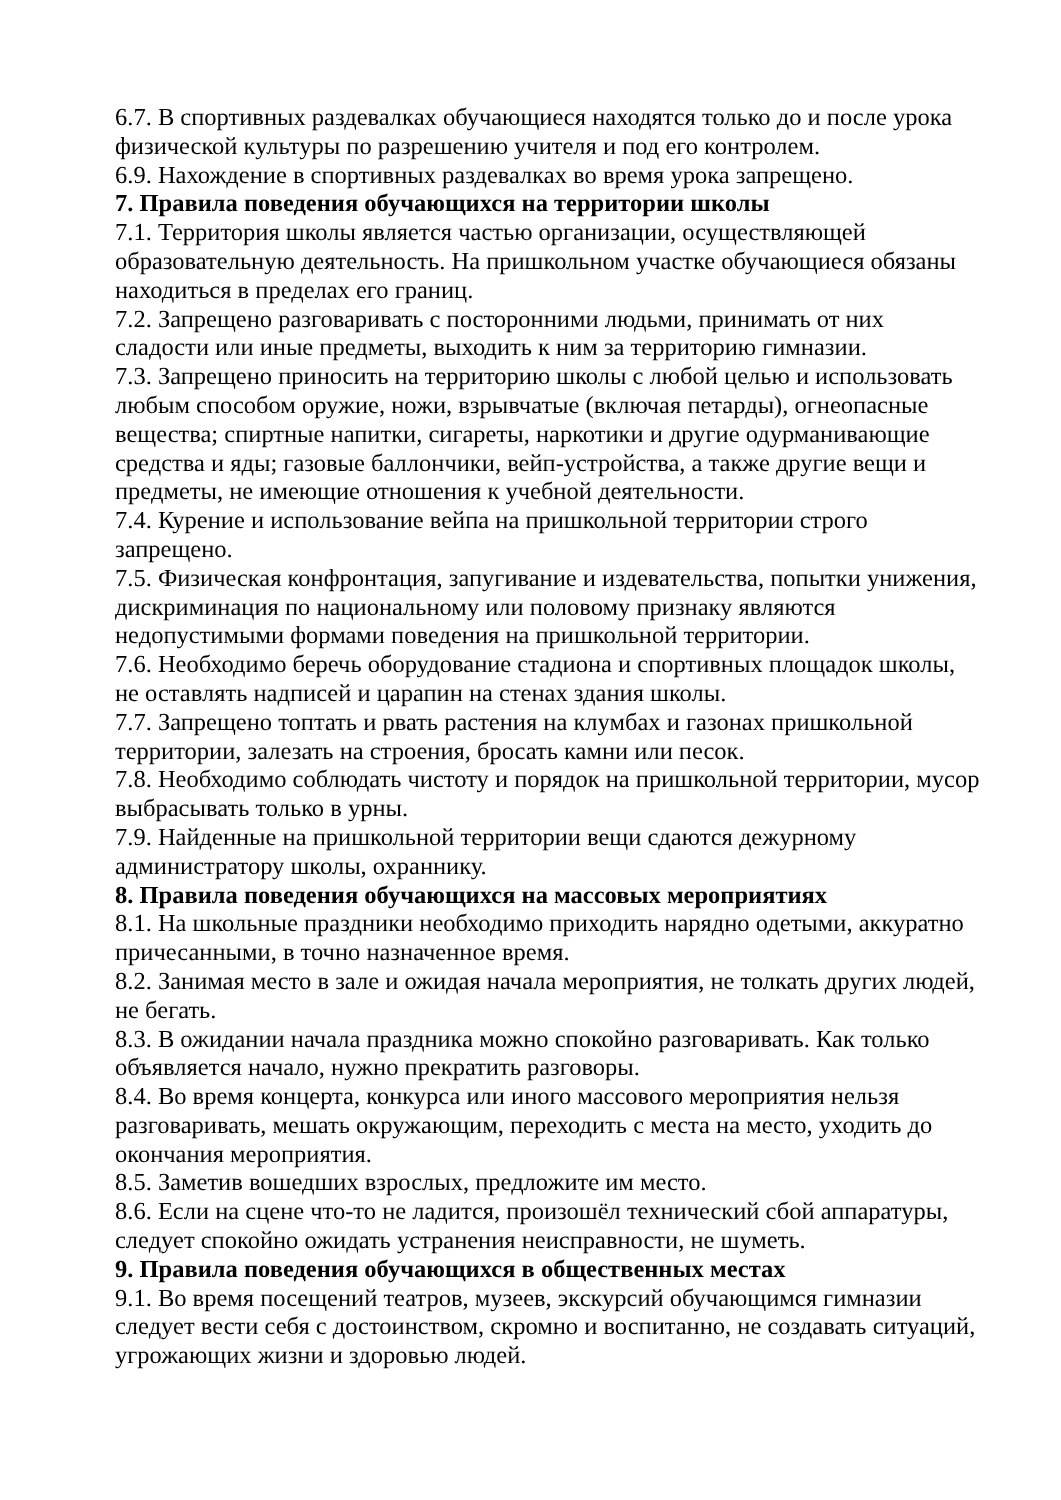6.7. В спортивных раздевалках обучающиеся находятся только до и после урока физической культуры по разрешению учителя и под его контролем.
6.9. Нахождение в спортивных раздевалках во время урока запрещено.
7. Правила поведения обучающихся на территории школы
7.1. Территория школы является частью организации, осуществляющей образовательную деятельность. На пришкольном участке обучающиеся обязаны находиться в пределах его границ.
7.2. Запрещено разговаривать с посторонними людьми, принимать от них сладости или иные предметы, выходить к ним за территорию гимназии.
7.3. Запрещено приносить на территорию школы с любой целью и использовать любым способом оружие, ножи, взрывчатые (включая петарды), огнеопасные вещества; спиртные напитки, сигареты, наркотики и другие одурманивающие средства и яды; газовые баллончики, вейп-устройства, а также другие вещи и предметы, не имеющие отношения к учебной деятельности.
7.4. Курение и использование вейпа на пришкольной территории строго запрещено.
7.5. Физическая конфронтация, запугивание и издевательства, попытки унижения, дискриминация по национальному или половому признаку являются недопустимыми формами поведения на пришкольной территории.
7.6. Необходимо беречь оборудование стадиона и спортивных площадок школы, не оставлять надписей и царапин на стенах здания школы.
7.7. Запрещено топтать и рвать растения на клумбах и газонах пришкольной территории, залезать на строения, бросать камни или песок.
7.8. Необходимо соблюдать чистоту и порядок на пришкольной территории, мусор выбрасывать только в урны.
7.9. Найденные на пришкольной территории вещи сдаются дежурному администратору школы, охраннику.
8. Правила поведения обучающихся на массовых мероприятиях
8.1. На школьные праздники необходимо приходить нарядно одетыми, аккуратно причесанными, в точно назначенное время.
8.2. Занимая место в зале и ожидая начала мероприятия, не толкать других людей, не бегать.
8.3. В ожидании начала праздника можно спокойно разговаривать. Как только объявляется начало, нужно прекратить разговоры.
8.4. Во время концерта, конкурса или иного массового мероприятия нельзя разговаривать, мешать окружающим, переходить с места на место, уходить до окончания мероприятия.
8.5. Заметив вошедших взрослых, предложите им место.
8.6. Если на сцене что-то не ладится, произошёл технический сбой аппаратуры, следует спокойно ожидать устранения неисправности, не шуметь.
9. Правила поведения обучающихся в общественных местах
9.1. Во время посещений театров, музеев, экскурсий обучающимся гимназии следует вести себя с достоинством, скромно и воспитанно, не создавать ситуаций, угрожающих жизни и здоровью людей.